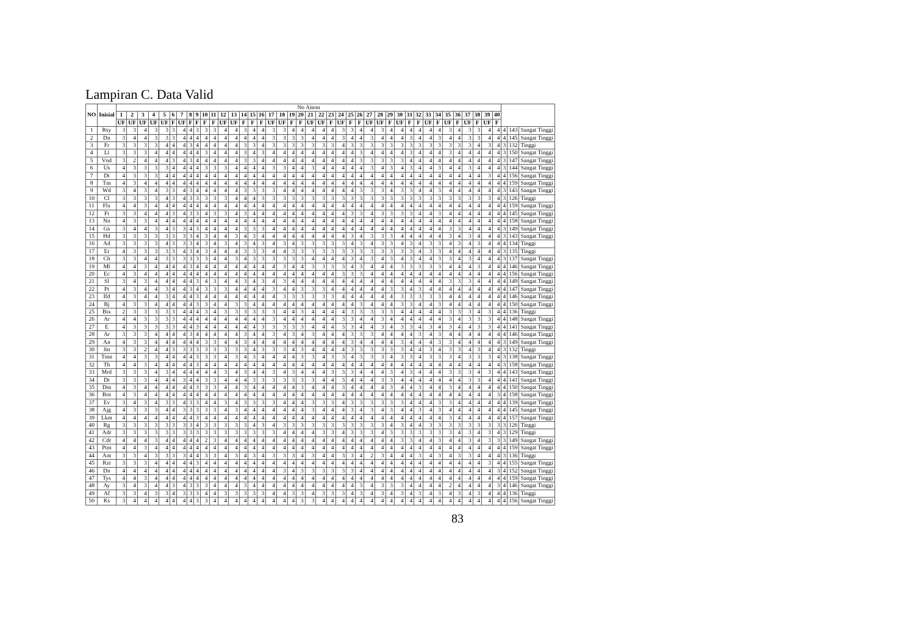Lampiran C. Data Valid
| NO | Inisial | No Aitem | | | | | | | | | | | | | | | | | | | | | | | | | | | | | | | | | | | | | | | | | | |
| --- | --- | --- | --- | --- | --- | --- | --- | --- | --- | --- | --- | --- | --- | --- | --- | --- | --- | --- | --- | --- | --- | --- | --- | --- | --- | --- | --- | --- | --- | --- | --- | --- | --- | --- | --- | --- | --- | --- | --- | --- | --- | --- | --- | --- |
| | | 1 | 2 | 3 | 4 | 5 | 6 | 7 | 8 | 9 | 10 | 11 | 12 | 13 | 14 | 15 | 16 | 17 | 18 | 19 | 20 | 21 | 22 | 23 | 24 | 25 | 26 | 27 | 28 | 29 | 30 | 31 | 32 | 33 | 34 | 35 | 36 | 37 | 38 | 39 | 40 | | | |
| | | UF | UF | UF | UF | UF | F | UF | F | F | F | F | UF | UF | F | F | F | UF | UF | F | F | UF | UF | F | UF | F | F | UF | UF | F | UF | F | F | UF | F | UF | F | UF | F | UF | F | | | |
| 1 | Rsy | 3 | 3 | 4 | 3 | 3 | 3 | 4 | 4 | 3 | 3 | 3 | 4 | 4 | 3 | 4 | 4 | 3 | 3 | 4 | 4 | 4 | 4 | 4 | 3 | 3 | 4 | 4 | 3 | 4 | 4 | 4 | 4 | 4 | 4 | 3 | 4 | 3 | 3 | 4 | 4 | 4 | 143 | Sangat Tinggi |
| 2 | Dn | 3 | 4 | 4 | 3 | 3 | 3 | 4 | 4 | 4 | 4 | 4 | 4 | 4 | 4 | 4 | 4 | 3 | 3 | 3 | 3 | 4 | 4 | 4 | 3 | 4 | 4 | 3 | 4 | 4 | 4 | 3 | 4 | 4 | 3 | 4 | 4 | 3 | 3 | 4 | 4 | 4 | 145 | Sangat Tinggi |
| 3 | Fr | 3 | 3 | 3 | 3 | 4 | 4 | 4 | 3 | 4 | 4 | 4 | 4 | 4 | 3 | 3 | 4 | 3 | 3 | 3 | 3 | 3 | 3 | 3 | 4 | 3 | 3 | 3 | 3 | 3 | 3 | 3 | 3 | 3 | 3 | 3 | 3 | 3 | 4 | 3 | 4 | 3 | 132 | Tinggi |
| 4 | Ll | 3 | 3 | 3 | 4 | 4 | 4 | 4 | 4 | 4 | 3 | 4 | 4 | 4 | 3 | 4 | 3 | 4 | 4 | 4 | 4 | 4 | 4 | 4 | 4 | 4 | 3 | 4 | 4 | 4 | 4 | 3 | 4 | 4 | 4 | 3 | 4 | 4 | 4 | 4 | 4 | 3 | 150 | Sangat Tinggi |
| 5 | Vnd | 3 | 2 | 4 | 4 | 4 | 3 | 4 | 3 | 4 | 4 | 4 | 4 | 4 | 3 | 3 | 4 | 4 | 4 | 4 | 4 | 4 | 4 | 4 | 4 | 4 | 3 | 3 | 3 | 3 | 3 | 4 | 4 | 4 | 4 | 4 | 4 | 4 | 4 | 4 | 4 | 3 | 147 | Sangat Tinggi |
| 6 | Us | 4 | 3 | 3 | 3 | 3 | 4 | 4 | 4 | 4 | 3 | 3 | 3 | 4 | 4 | 4 | 4 | 3 | 3 | 4 | 4 | 3 | 4 | 4 | 4 | 4 | 4 | 3 | 4 | 3 | 4 | 3 | 4 | 4 | 3 | 4 | 4 | 3 | 4 | 4 | 4 | 3 | 144 | Sangat Tinggi |
| 7 | Dt | 4 | 3 | 3 | 3 | 4 | 4 | 4 | 4 | 4 | 4 | 4 | 4 | 4 | 4 | 4 | 4 | 4 | 4 | 4 | 4 | 4 | 4 | 4 | 4 | 4 | 4 | 4 | 4 | 4 | 4 | 4 | 4 | 4 | 4 | 4 | 4 | 4 | 4 | 3 | 4 | 4 | 156 | Sangat Tinggi |
| 8 | Tm | 4 | 3 | 4 | 4 | 4 | 4 | 4 | 4 | 4 | 4 | 4 | 4 | 4 | 4 | 4 | 4 | 4 | 4 | 4 | 4 | 4 | 4 | 4 | 4 | 4 | 4 | 4 | 4 | 4 | 4 | 4 | 4 | 4 | 4 | 4 | 4 | 4 | 4 | 4 | 4 | 4 | 159 | Sangat Tinggi |
| 9 | Wd | 3 | 4 | 3 | 4 | 3 | 3 | 4 | 3 | 4 | 4 | 4 | 4 | 4 | 3 | 3 | 3 | 3 | 4 | 4 | 4 | 4 | 4 | 4 | 4 | 4 | 3 | 3 | 3 | 4 | 3 | 3 | 4 | 4 | 3 | 4 | 4 | 4 | 4 | 4 | 4 | 3 | 143 | Sangat Tinggi |
| 10 | Cl | 3 | 3 | 3 | 3 | 4 | 3 | 4 | 3 | 3 | 3 | 3 | 3 | 4 | 4 | 4 | 3 | 3 | 3 | 3 | 3 | 3 | 3 | 3 | 3 | 3 | 3 | 3 | 3 | 3 | 3 | 3 | 3 | 3 | 3 | 3 | 3 | 3 | 3 | 3 | 4 | 3 | 126 | Tinggi |
| 11 | Flx | 4 | 4 | 3 | 4 | 4 | 4 | 4 | 4 | 4 | 4 | 4 | 4 | 4 | 4 | 4 | 4 | 4 | 4 | 4 | 4 | 4 | 4 | 4 | 4 | 4 | 4 | 4 | 4 | 4 | 4 | 4 | 4 | 4 | 4 | 4 | 4 | 4 | 4 | 4 | 4 | 4 | 159 | Sangat Tinggi |
| 12 | Ft | 3 | 3 | 4 | 4 | 4 | 3 | 4 | 3 | 3 | 4 | 3 | 3 | 4 | 3 | 4 | 4 | 4 | 4 | 4 | 4 | 4 | 4 | 4 | 4 | 3 | 3 | 4 | 3 | 3 | 3 | 3 | 4 | 4 | 3 | 4 | 4 | 4 | 4 | 4 | 4 | 4 | 145 | Sangat Tinggi |
| 13 | Nn | 4 | 3 | 3 | 4 | 4 | 4 | 4 | 4 | 4 | 4 | 4 | 4 | 4 | 4 | 4 | 4 | 4 | 4 | 4 | 4 | 4 | 4 | 4 | 4 | 4 | 4 | 4 | 4 | 4 | 4 | 4 | 4 | 4 | 4 | 4 | 4 | 4 | 4 | 4 | 4 | 4 | 158 | Sangat Tinggi |
| 14 | Gs | 3 | 4 | 4 | 3 | 4 | 3 | 3 | 4 | 3 | 4 | 4 | 4 | 4 | 3 | 3 | 3 | 4 | 4 | 4 | 4 | 4 | 4 | 4 | 4 | 4 | 4 | 4 | 4 | 4 | 4 | 4 | 4 | 4 | 4 | 3 | 3 | 4 | 4 | 4 | 4 | 3 | 149 | Sangat Tinggi |
| 15 | Hd | 3 | 3 | 3 | 3 | 3 | 3 | 3 | 3 | 4 | 3 | 4 | 4 | 3 | 4 | 3 | 4 | 4 | 4 | 4 | 4 | 4 | 4 | 4 | 4 | 3 | 4 | 3 | 3 | 3 | 4 | 4 | 4 | 4 | 4 | 3 | 4 | 3 | 4 | 4 | 4 | 3 | 143 | Sangat Tinggi |
| 16 | Ad | 3 | 3 | 3 | 3 | 4 | 3 | 3 | 3 | 4 | 3 | 4 | 3 | 4 | 3 | 4 | 3 | 4 | 3 | 4 | 3 | 3 | 3 | 3 | 3 | 4 | 3 | 4 | 3 | 3 | 4 | 3 | 4 | 3 | 3 | 4 | 3 | 4 | 3 | 4 | 4 | 4 | 134 | Tinggi |
| 17 | Er | 4 | 3 | 3 | 3 | 3 | 3 | 4 | 3 | 4 | 3 | 4 | 4 | 4 | 3 | 3 | 3 | 4 | 4 | 3 | 3 | 3 | 3 | 3 | 3 | 3 | 3 | 3 | 3 | 3 | 3 | 3 | 4 | 3 | 3 | 4 | 4 | 4 | 4 | 4 | 4 | 3 | 135 | Tinggi |
| 18 | Ch | 3 | 3 | 4 | 4 | 3 | 3 | 3 | 3 | 3 | 3 | 4 | 4 | 3 | 4 | 3 | 3 | 3 | 3 | 3 | 3 | 4 | 4 | 4 | 4 | 3 | 4 | 3 | 4 | 3 | 4 | 3 | 4 | 4 | 3 | 3 | 4 | 3 | 4 | 4 | 4 | 3 | 137 | Sangat Tinggi |
| 19 | Ml | 4 | 4 | 3 | 4 | 4 | 4 | 4 | 3 | 4 | 4 | 4 | 4 | 4 | 4 | 4 | 4 | 4 | 3 | 4 | 4 | 3 | 3 | 3 | 3 | 4 | 3 | 4 | 4 | 4 | 3 | 3 | 3 | 3 | 3 | 4 | 4 | 4 | 3 | 4 | 4 | 4 | 146 | Sangat Tinggi |
| 20 | Ec | 4 | 3 | 4 | 4 | 4 | 4 | 4 | 4 | 4 | 4 | 4 | 4 | 4 | 4 | 4 | 4 | 4 | 4 | 4 | 4 | 4 | 4 | 4 | 3 | 3 | 3 | 4 | 4 | 4 | 4 | 4 | 4 | 4 | 4 | 4 | 4 | 4 | 4 | 4 | 4 | 4 | 156 | Sangat Tinggi |
| 21 | Sl | 3 | 4 | 3 | 4 | 4 | 4 | 4 | 4 | 3 | 4 | 3 | 4 | 4 | 3 | 4 | 3 | 4 | 3 | 4 | 4 | 4 | 4 | 4 | 4 | 4 | 4 | 4 | 4 | 4 | 4 | 4 | 4 | 4 | 4 | 3 | 3 | 3 | 4 | 4 | 4 | 4 | 149 | Sangat Tinggi |
| 22 | Pt | 4 | 3 | 4 | 4 | 3 | 4 | 4 | 3 | 4 | 3 | 3 | 3 | 4 | 4 | 4 | 4 | 3 | 4 | 4 | 3 | 3 | 3 | 4 | 4 | 4 | 4 | 4 | 4 | 3 | 3 | 4 | 3 | 4 | 4 | 4 | 4 | 4 | 4 | 4 | 4 | 4 | 147 | Sangat Tinggi |
| 23 | Ifd | 4 | 3 | 4 | 4 | 3 | 4 | 4 | 4 | 3 | 4 | 4 | 4 | 4 | 4 | 4 | 4 | 4 | 3 | 3 | 3 | 3 | 3 | 3 | 4 | 4 | 4 | 4 | 4 | 4 | 3 | 3 | 3 | 3 | 3 | 4 | 4 | 4 | 4 | 4 | 4 | 4 | 146 | Sangat Tinggi |
| 24 | Bj | 4 | 3 | 3 | 4 | 4 | 4 | 4 | 4 | 3 | 3 | 4 | 4 | 3 | 3 | 4 | 4 | 4 | 4 | 4 | 4 | 4 | 4 | 4 | 4 | 4 | 3 | 4 | 4 | 4 | 3 | 3 | 4 | 4 | 3 | 4 | 4 | 4 | 4 | 4 | 4 | 4 | 150 | Sangat Tinggi |
| 25 | Btx | 2 | 3 | 3 | 3 | 3 | 3 | 4 | 4 | 4 | 3 | 4 | 3 | 3 | 3 | 3 | 3 | 3 | 4 | 4 | 3 | 4 | 4 | 4 | 4 | 3 | 3 | 3 | 3 | 3 | 4 | 4 | 4 | 4 | 4 | 3 | 3 | 3 | 4 | 3 | 4 | 4 | 136 | Tinggi |
| 26 | Ar | 4 | 4 | 3 | 3 | 3 | 3 | 4 | 4 | 4 | 4 | 4 | 4 | 4 | 4 | 4 | 4 | 3 | 4 | 4 | 4 | 4 | 4 | 4 | 3 | 3 | 4 | 4 | 3 | 4 | 4 | 4 | 4 | 4 | 4 | 3 | 4 | 3 | 3 | 3 | 4 | 4 | 148 | Sangat Tinggi |
| 27 | E | 4 | 3 | 3 | 3 | 3 | 3 | 4 | 4 | 3 | 4 | 4 | 4 | 4 | 4 | 4 | 3 | 3 | 3 | 3 | 3 | 4 | 4 | 4 | 3 | 3 | 4 | 4 | 3 | 4 | 3 | 3 | 4 | 3 | 4 | 3 | 4 | 4 | 3 | 3 | 4 | 4 | 141 | Sangat Tinggi |
| 28 | Ar | 3 | 3 | 3 | 4 | 4 | 4 | 4 | 3 | 4 | 4 | 4 | 4 | 4 | 3 | 4 | 4 | 3 | 4 | 3 | 4 | 3 | 4 | 4 | 4 | 3 | 3 | 3 | 4 | 4 | 4 | 4 | 3 | 4 | 3 | 4 | 4 | 4 | 4 | 4 | 4 | 4 | 146 | Sangat Tinggi |
| 29 | An | 4 | 3 | 3 | 4 | 4 | 4 | 4 | 4 | 4 | 3 | 3 | 4 | 4 | 3 | 4 | 4 | 4 | 4 | 4 | 4 | 4 | 4 | 4 | 4 | 3 | 4 | 4 | 4 | 4 | 3 | 4 | 4 | 4 | 3 | 3 | 4 | 4 | 4 | 4 | 4 | 3 | 149 | Sangat Tinggi |
| 30 | Jm | 3 | 3 | 2 | 4 | 4 | 3 | 3 | 3 | 3 | 3 | 3 | 3 | 3 | 3 | 4 | 3 | 3 | 3 | 4 | 3 | 4 | 4 | 4 | 4 | 3 | 3 | 3 | 3 | 3 | 3 | 4 | 4 | 3 | 4 | 3 | 3 | 4 | 3 | 4 | 4 | 3 | 132 | Tinggi |
| 31 | Tmn | 4 | 4 | 3 | 3 | 4 | 4 | 4 | 4 | 3 | 3 | 3 | 4 | 3 | 4 | 3 | 4 | 4 | 4 | 4 | 3 | 3 | 4 | 3 | 3 | 4 | 3 | 3 | 3 | 4 | 3 | 3 | 4 | 3 | 3 | 3 | 4 | 3 | 3 | 3 | 4 | 3 | 138 | Sangat Tinggi |
| 32 | Th | 4 | 4 | 3 | 4 | 4 | 4 | 4 | 4 | 3 | 4 | 4 | 4 | 4 | 4 | 4 | 4 | 4 | 4 | 4 | 4 | 4 | 4 | 4 | 4 | 4 | 4 | 4 | 4 | 4 | 4 | 4 | 4 | 4 | 4 | 4 | 4 | 4 | 4 | 4 | 4 | 3 | 158 | Sangat Tinggi |
| 33 | Mrd | 3 | 3 | 3 | 4 | 3 | 4 | 4 | 4 | 4 | 4 | 4 | 3 | 4 | 3 | 4 | 4 | 3 | 4 | 3 | 4 | 4 | 4 | 3 | 3 | 3 | 4 | 4 | 4 | 3 | 4 | 3 | 4 | 4 | 4 | 3 | 3 | 3 | 4 | 3 | 4 | 4 | 143 | Sangat Tinggi |
| 34 | Dr | 3 | 3 | 3 | 4 | 4 | 4 | 3 | 4 | 4 | 3 | 3 | 4 | 4 | 4 | 3 | 3 | 3 | 3 | 3 | 3 | 3 | 4 | 4 | 3 | 4 | 4 | 4 | 3 | 3 | 4 | 4 | 4 | 4 | 4 | 4 | 4 | 3 | 3 | 4 | 4 | 4 | 141 | Sangat Tinggi |
| 35 | Dm | 4 | 3 | 4 | 4 | 4 | 4 | 4 | 4 | 3 | 3 | 3 | 4 | 4 | 3 | 4 | 4 | 4 | 4 | 4 | 3 | 4 | 4 | 4 | 3 | 4 | 4 | 4 | 4 | 3 | 4 | 4 | 3 | 4 | 4 | 3 | 4 | 4 | 4 | 4 | 4 | 4 | 150 | Sangat Tinggi |
| 36 | Brn | 4 | 3 | 4 | 4 | 4 | 4 | 4 | 4 | 4 | 4 | 4 | 4 | 4 | 4 | 4 | 4 | 4 | 4 | 4 | 4 | 4 | 4 | 4 | 4 | 4 | 4 | 4 | 4 | 4 | 4 | 4 | 4 | 4 | 4 | 4 | 4 | 4 | 4 | 4 | 3 | 4 | 158 | Sangat Tinggi |
| 37 | Ev | 3 | 4 | 3 | 4 | 3 | 3 | 4 | 3 | 3 | 4 | 4 | 3 | 4 | 3 | 3 | 3 | 3 | 4 | 4 | 4 | 3 | 3 | 3 | 4 | 3 | 3 | 3 | 3 | 3 | 3 | 4 | 4 | 4 | 3 | 3 | 4 | 4 | 4 | 4 | 4 | 4 | 139 | Sangat Tinggi |
| 38 | Ajg | 4 | 3 | 3 | 3 | 4 | 4 | 3 | 3 | 3 | 3 | 3 | 4 | 3 | 4 | 4 | 4 | 4 | 4 | 4 | 4 | 3 | 4 | 4 | 4 | 3 | 4 | 3 | 4 | 3 | 4 | 4 | 3 | 4 | 3 | 4 | 4 | 4 | 4 | 4 | 4 | 4 | 145 | Sangat Tinggi |
| 39 | Lkm | 4 | 4 | 4 | 4 | 4 | 4 | 4 | 4 | 3 | 4 | 4 | 4 | 4 | 4 | 4 | 4 | 4 | 4 | 4 | 4 | 4 | 4 | 4 | 4 | 4 | 4 | 4 | 4 | 4 | 4 | 4 | 4 | 4 | 4 | 3 | 4 | 4 | 4 | 4 | 4 | 4 | 157 | Sangat Tinggi |
| 40 | Rg | 3 | 3 | 3 | 3 | 3 | 3 | 3 | 3 | 4 | 3 | 3 | 3 | 3 | 3 | 4 | 3 | 4 | 3 | 3 | 3 | 3 | 3 | 3 | 3 | 3 | 3 | 3 | 3 | 4 | 3 | 4 | 4 | 3 | 3 | 3 | 3 | 3 | 3 | 3 | 3 | 3 | 126 | Tinggi |
| 41 | Adr | 3 | 3 | 3 | 3 | 3 | 3 | 3 | 3 | 3 | 3 | 3 | 3 | 3 | 3 | 3 | 3 | 3 | 4 | 4 | 4 | 4 | 3 | 3 | 4 | 3 | 3 | 3 | 4 | 3 | 3 | 3 | 3 | 3 | 3 | 3 | 4 | 3 | 4 | 3 | 4 | 3 | 129 | Tinggi |
| 42 | Cdr | 4 | 4 | 4 | 3 | 4 | 4 | 4 | 4 | 4 | 2 | 3 | 4 | 4 | 4 | 4 | 4 | 4 | 4 | 4 | 4 | 4 | 4 | 4 | 4 | 4 | 4 | 4 | 4 | 4 | 3 | 3 | 4 | 4 | 3 | 4 | 4 | 3 | 4 | 3 | 3 | 3 | 149 | Sangat Tinggi |
| 43 | Ptm | 4 | 4 | 3 | 4 | 4 | 4 | 4 | 4 | 4 | 4 | 4 | 4 | 4 | 4 | 4 | 4 | 4 | 4 | 4 | 4 | 4 | 4 | 4 | 4 | 4 | 4 | 4 | 4 | 4 | 4 | 4 | 4 | 4 | 4 | 4 | 4 | 4 | 4 | 4 | 4 | 4 | 159 | Sangat Tinggi |
| 44 | Ant | 3 | 3 | 4 | 3 | 3 | 3 | 3 | 4 | 4 | 3 | 3 | 4 | 3 | 4 | 3 | 4 | 3 | 3 | 3 | 4 | 3 | 4 | 4 | 3 | 3 | 4 | 2 | 3 | 4 | 4 | 4 | 3 | 4 | 3 | 4 | 3 | 3 | 4 | 4 | 4 | 3 | 136 | Tinggi |
| 45 | Rzt | 3 | 3 | 3 | 4 | 4 | 4 | 4 | 4 | 3 | 4 | 4 | 4 | 4 | 4 | 4 | 4 | 4 | 4 | 4 | 4 | 4 | 4 | 4 | 4 | 4 | 4 | 4 | 4 | 4 | 4 | 4 | 4 | 4 | 4 | 4 | 4 | 4 | 4 | 3 | 4 | 4 | 155 | Sangat Tinggi |
| 46 | Dn | 4 | 4 | 4 | 4 | 4 | 4 | 4 | 4 | 4 | 4 | 4 | 4 | 4 | 4 | 4 | 4 | 4 | 3 | 4 | 3 | 3 | 3 | 3 | 3 | 3 | 4 | 4 | 4 | 4 | 4 | 4 | 4 | 4 | 4 | 4 | 4 | 4 | 4 | 4 | 3 | 4 | 152 | Sangat Tinggi |
| 47 | Tys | 4 | 4 | 3 | 4 | 4 | 4 | 4 | 4 | 4 | 4 | 4 | 4 | 4 | 4 | 4 | 4 | 4 | 4 | 4 | 4 | 4 | 4 | 4 | 4 | 4 | 4 | 4 | 4 | 4 | 4 | 4 | 4 | 4 | 4 | 4 | 4 | 4 | 4 | 4 | 4 | 4 | 159 | Sangat Tinggi |
| 48 | Ay | 3 | 4 | 3 | 4 | 4 | 3 | 4 | 3 | 3 | 3 | 4 | 4 | 4 | 3 | 4 | 4 | 4 | 4 | 4 | 4 | 4 | 4 | 4 | 4 | 4 | 3 | 4 | 3 | 3 | 3 | 4 | 4 | 4 | 4 | 2 | 4 | 4 | 4 | 4 | 3 | 4 | 146 | Sangat Tinggi |
| 49 | Af | 3 | 3 | 4 | 3 | 3 | 4 | 3 | 3 | 3 | 4 | 4 | 3 | 3 | 3 | 3 | 3 | 4 | 4 | 3 | 3 | 4 | 3 | 3 | 3 | 4 | 3 | 4 | 3 | 4 | 3 | 4 | 3 | 4 | 3 | 4 | 3 | 4 | 3 | 4 | 4 | 4 | 136 | Tinggi |
| 50 | Ks | 3 | 4 | 4 | 4 | 4 | 4 | 4 | 4 | 3 | 3 | 4 | 4 | 4 | 4 | 4 | 4 | 4 | 4 | 4 | 3 | 3 | 4 | 4 | 4 | 4 | 4 | 4 | 4 | 4 | 4 | 4 | 4 | 4 | 4 | 4 | 4 | 4 | 4 | 4 | 4 | 4 | 156 | Sangat Tinggi |
83